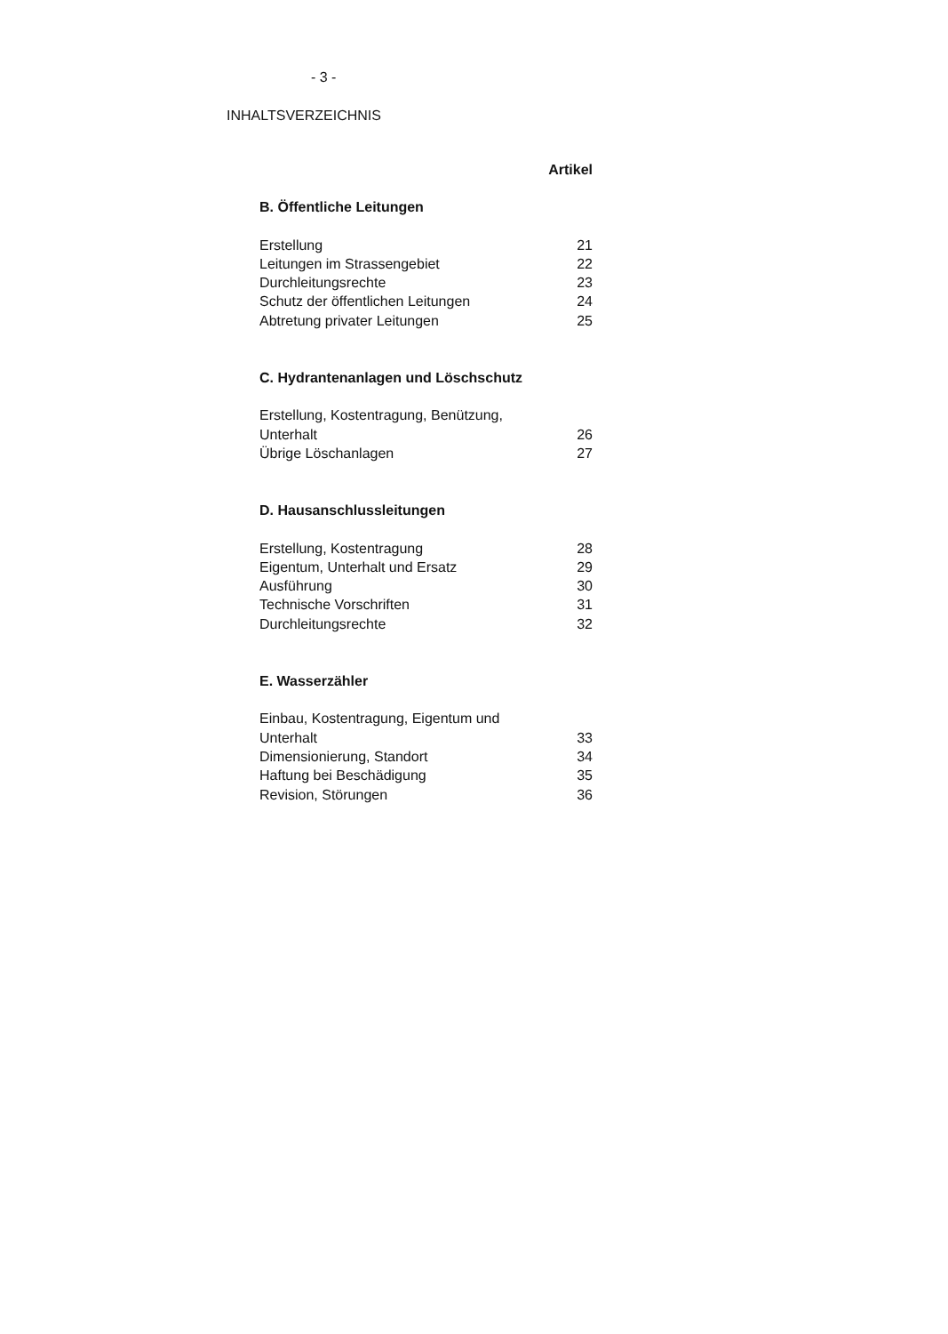- 3 -
INHALTSVERZEICHNIS
| | Artikel |
| B. Öffentliche Leitungen | |
| Erstellung | 21 |
| Leitungen im Strassengebiet | 22 |
| Durchleitungsrechte | 23 |
| Schutz der öffentlichen Leitungen | 24 |
| Abtretung privater Leitungen | 25 |
| C. Hydrantenanlagen und Löschschutz | |
| Erstellung, Kostentragung, Benützung, Unterhalt | 26 |
| Übrige Löschanlagen | 27 |
| D. Hausanschlussleitungen | |
| Erstellung, Kostentragung | 28 |
| Eigentum, Unterhalt und Ersatz | 29 |
| Ausführung | 30 |
| Technische Vorschriften | 31 |
| Durchleitungsrechte | 32 |
| E. Wasserzähler | |
| Einbau, Kostentragung, Eigentum und Unterhalt | 33 |
| Dimensionierung, Standort | 34 |
| Haftung bei Beschädigung | 35 |
| Revision, Störungen | 36 |